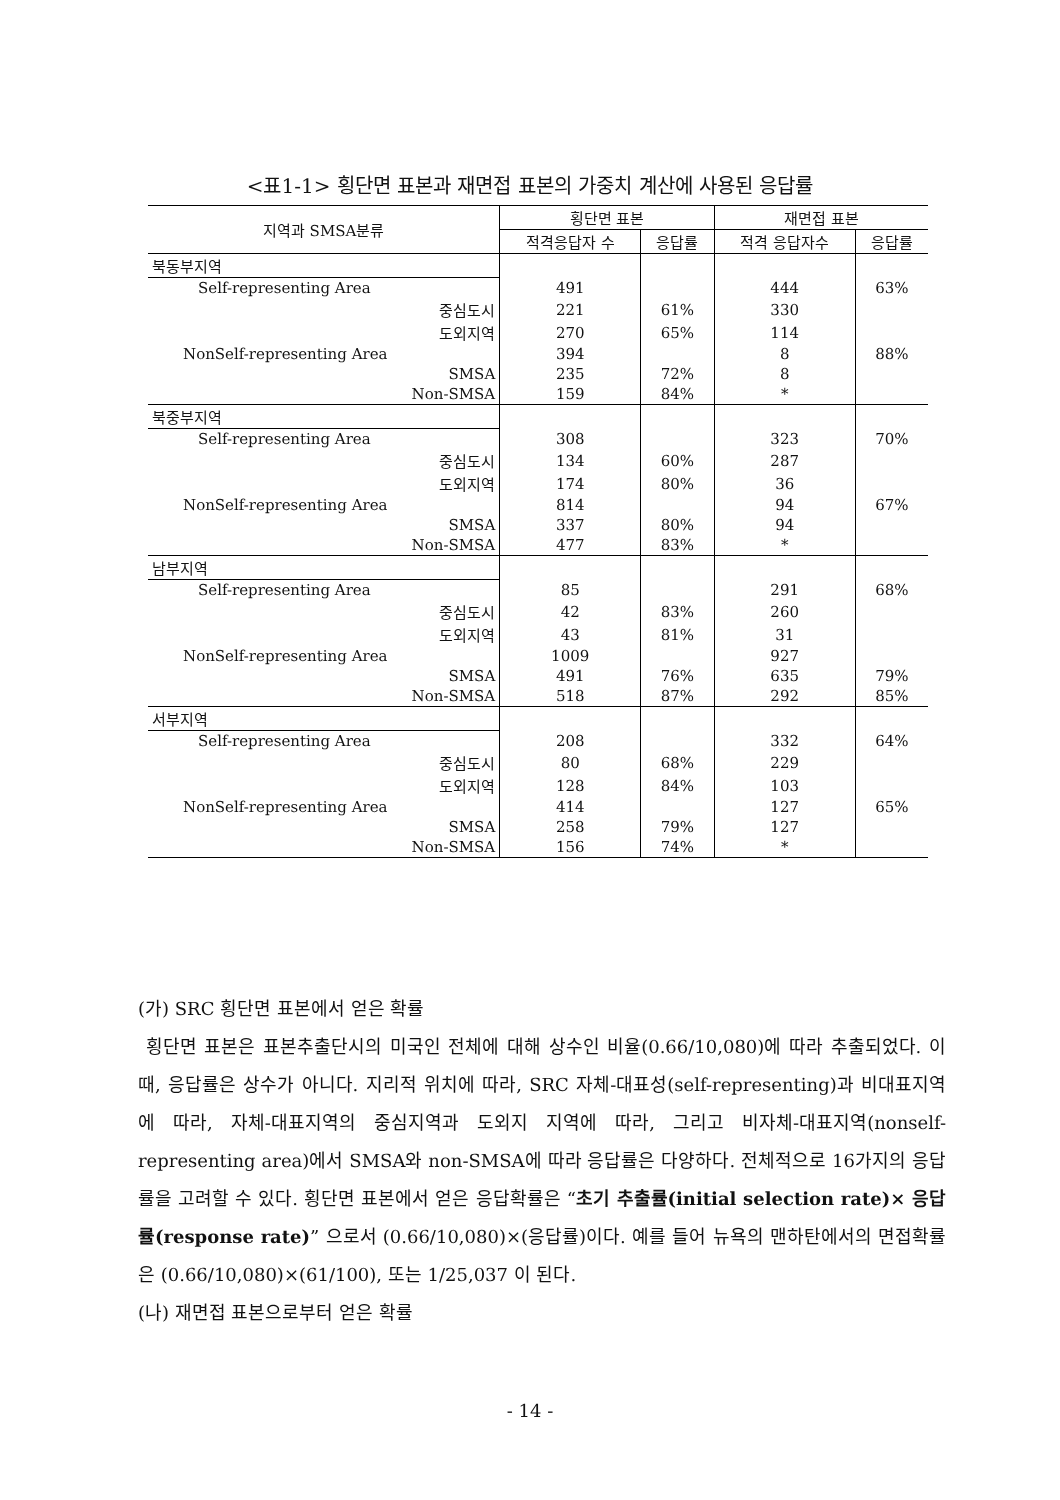<표1-1> 횡단면 표본과 재면접 표본의 가중치 계산에 사용된 응답률
| 지역과 SMSA분류 | 횡단면 표본 | | 재면접 표본 | |
| | 적격응답자 수 | 응답률 | 적격 응답자수 | 응답률 |
| 북동부지역 | | | | |
| Self-representing Area | 491 | | 444 | 63% |
| 중심도시 | 221 | 61% | 330 | |
| 도외지역 | 270 | 65% | 114 | |
| NonSelf-representing Area | 394 | | 8 | 88% |
| SMSA | 235 | 72% | 8 | |
| Non-SMSA | 159 | 84% | * | |
| 북중부지역 | | | | |
| Self-representing Area | 308 | | 323 | 70% |
| 중심도시 | 134 | 60% | 287 | |
| 도외지역 | 174 | 80% | 36 | |
| NonSelf-representing Area | 814 | | 94 | 67% |
| SMSA | 337 | 80% | 94 | |
| Non-SMSA | 477 | 83% | * | |
| 남부지역 | | | | |
| Self-representing Area | 85 | | 291 | 68% |
| 중심도시 | 42 | 83% | 260 | |
| 도외지역 | 43 | 81% | 31 | |
| NonSelf-representing Area | 1009 | | 927 | |
| SMSA | 491 | 76% | 635 | 79% |
| Non-SMSA | 518 | 87% | 292 | 85% |
| 서부지역 | | | | |
| Self-representing Area | 208 | | 332 | 64% |
| 중심도시 | 80 | 68% | 229 | |
| 도외지역 | 128 | 84% | 103 | |
| NonSelf-representing Area | 414 | | 127 | 65% |
| SMSA | 258 | 79% | 127 | |
| Non-SMSA | 156 | 74% | * | |
(가) SRC 횡단면 표본에서 얻은 확률
횡단면 표본은 표본추출단시의 미국인 전체에 대해 상수인 비율(0.66/10,080)에 따라 추출되었다. 이때, 응답률은 상수가 아니다. 지리적 위치에 따라, SRC 자체-대표성(self-representing)과 비대표지역에 따라, 자체-대표지역의 중심지역과 도외지 지역에 따라, 그리고 비자체-대표지역(nonself-representing area)에서 SMSA와 non-SMSA에 따라 응답률은 다양하다. 전체적으로 16가지의 응답률을 고려할 수 있다. 횡단면 표본에서 얻은 응답확률은 “초기 추출률(initial selection rate)× 응답률(response rate)” 으로서 (0.66/10,080)×(응답률)이다. 예를 들어 뉴욕의 맨하탄에서의 면접확률은 (0.66/10,080)×(61/100), 또는 1/25,037 이 된다.
(나) 재면접 표본으로부터 얻은 확률
- 14 -